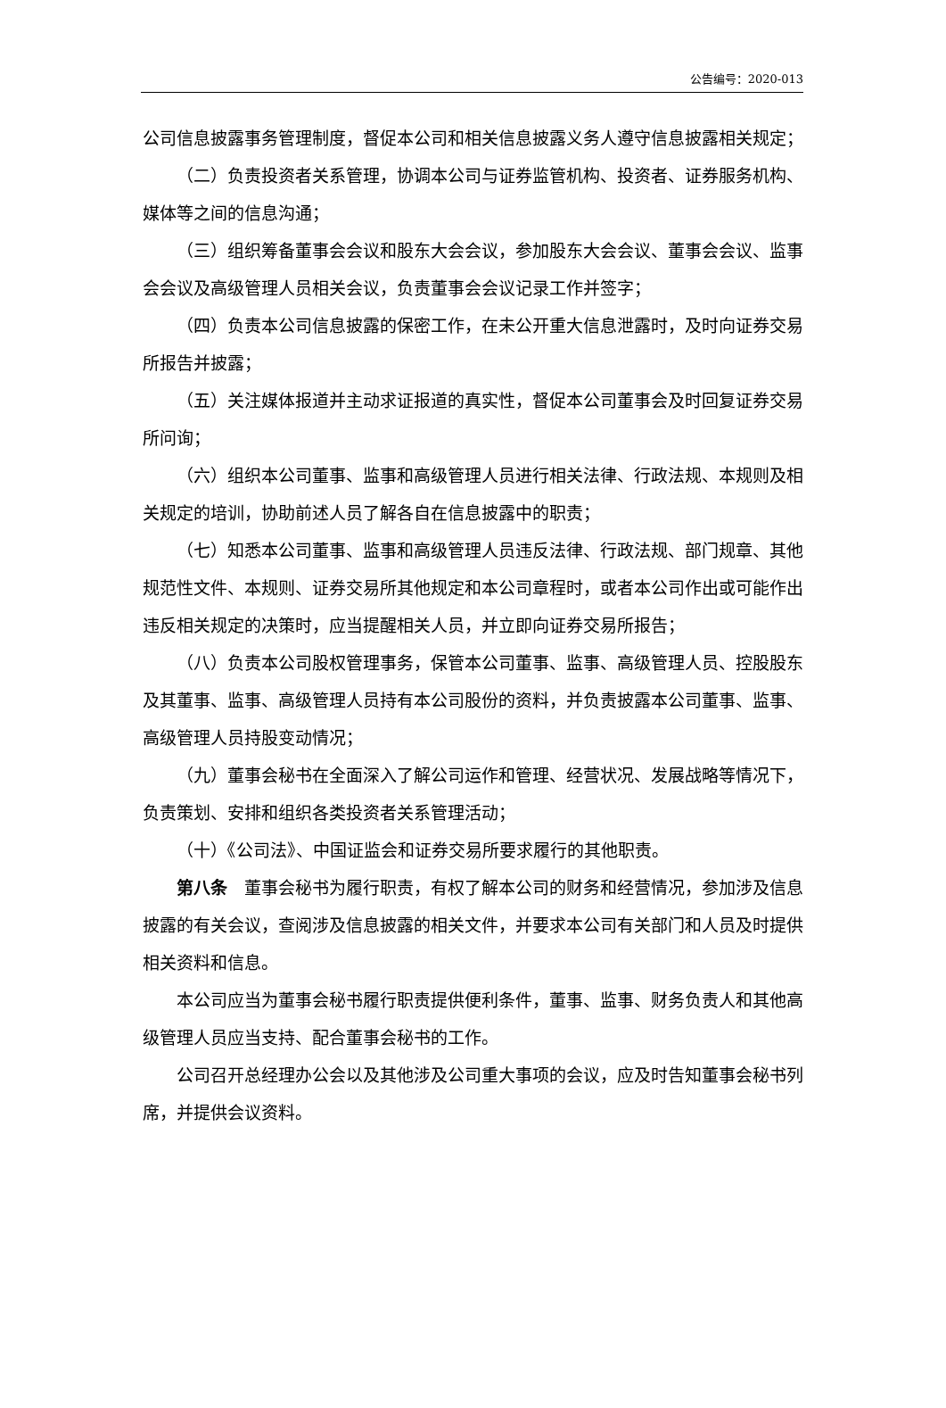公告编号：2020-013
公司信息披露事务管理制度，督促本公司和相关信息披露义务人遵守信息披露相关规定；
（二）负责投资者关系管理，协调本公司与证券监管机构、投资者、证券服务机构、媒体等之间的信息沟通；
（三）组织筹备董事会会议和股东大会会议，参加股东大会会议、董事会会议、监事会会议及高级管理人员相关会议，负责董事会会议记录工作并签字；
（四）负责本公司信息披露的保密工作，在未公开重大信息泄露时，及时向证券交易所报告并披露；
（五）关注媒体报道并主动求证报道的真实性，督促本公司董事会及时回复证券交易所问询；
（六）组织本公司董事、监事和高级管理人员进行相关法律、行政法规、本规则及相关规定的培训，协助前述人员了解各自在信息披露中的职责；
（七）知悉本公司董事、监事和高级管理人员违反法律、行政法规、部门规章、其他规范性文件、本规则、证券交易所其他规定和本公司章程时，或者本公司作出或可能作出违反相关规定的决策时，应当提醒相关人员，并立即向证券交易所报告；
（八）负责本公司股权管理事务，保管本公司董事、监事、高级管理人员、控股股东及其董事、监事、高级管理人员持有本公司股份的资料，并负责披露本公司董事、监事、高级管理人员持股变动情况；
（九）董事会秘书在全面深入了解公司运作和管理、经营状况、发展战略等情况下，负责策划、安排和组织各类投资者关系管理活动；
（十）《公司法》、中国证监会和证券交易所要求履行的其他职责。
第八条　董事会秘书为履行职责，有权了解本公司的财务和经营情况，参加涉及信息披露的有关会议，查阅涉及信息披露的相关文件，并要求本公司有关部门和人员及时提供相关资料和信息。
本公司应当为董事会秘书履行职责提供便利条件，董事、监事、财务负责人和其他高级管理人员应当支持、配合董事会秘书的工作。
公司召开总经理办公会以及其他涉及公司重大事项的会议，应及时告知董事会秘书列席，并提供会议资料。